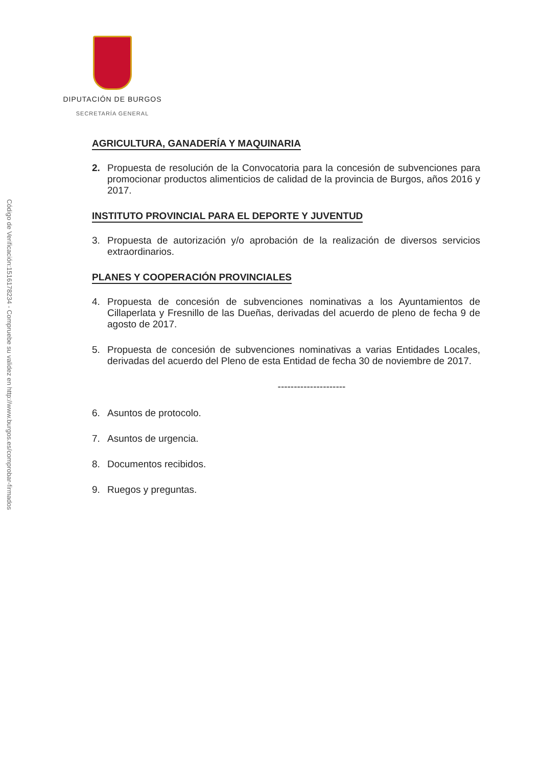Código de Verificación:1516178234 - Compruebe su validez en http://www.burgos.es/comprobar-firmados
DIPUTACIÓN DE BURGOS
SECRETARÍA GENERAL
AGRICULTURA, GANADERÍA Y MAQUINARIA
2. Propuesta de resolución de la Convocatoria para la concesión de subvenciones para promocionar productos alimenticios de calidad de la provincia de Burgos, años 2016 y 2017.
INSTITUTO PROVINCIAL PARA EL DEPORTE Y JUVENTUD
3. Propuesta de autorización y/o aprobación de la realización de diversos servicios extraordinarios.
PLANES Y COOPERACIÓN PROVINCIALES
4. Propuesta de concesión de subvenciones nominativas a los Ayuntamientos de Cillaperlata y Fresnillo de las Dueñas, derivadas del acuerdo de pleno de fecha 9 de agosto de 2017.
5. Propuesta de concesión de subvenciones nominativas a varias Entidades Locales, derivadas del acuerdo del Pleno de esta Entidad de fecha 30 de noviembre de 2017.
---------------------
6. Asuntos de protocolo.
7. Asuntos de urgencia.
8. Documentos recibidos.
9. Ruegos y preguntas.